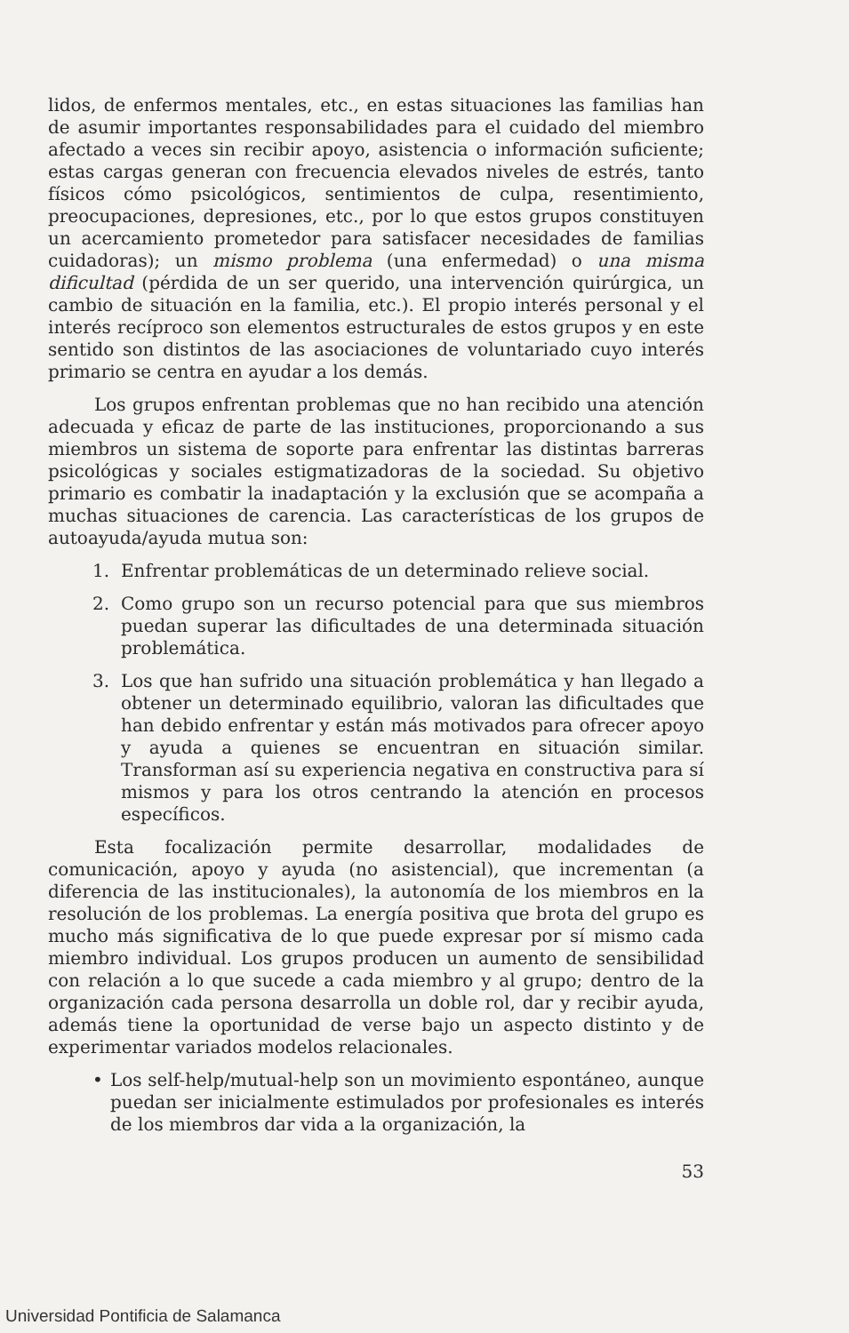lidos, de enfermos mentales, etc., en estas situaciones las familias han de asumir importantes responsabilidades para el cuidado del miembro afectado a veces sin recibir apoyo, asistencia o información suficiente; estas cargas generan con frecuencia elevados niveles de estrés, tanto físicos cómo psicológicos, sentimientos de culpa, resentimiento, preocupaciones, depresiones, etc., por lo que estos grupos constituyen un acercamiento prometedor para satisfacer necesidades de familias cuidadoras); un mismo problema (una enfermedad) o una misma dificultad (pérdida de un ser querido, una intervención quirúrgica, un cambio de situación en la familia, etc.). El propio interés personal y el interés recíproco son elementos estructurales de estos grupos y en este sentido son distintos de las asociaciones de voluntariado cuyo interés primario se centra en ayudar a los demás.
Los grupos enfrentan problemas que no han recibido una atención adecuada y eficaz de parte de las instituciones, proporcionando a sus miembros un sistema de soporte para enfrentar las distintas barreras psicológicas y sociales estigmatizadoras de la sociedad. Su objetivo primario es combatir la inadaptación y la exclusión que se acompaña a muchas situaciones de carencia. Las características de los grupos de autoayuda/ayuda mutua son:
1. Enfrentar problemáticas de un determinado relieve social.
2. Como grupo son un recurso potencial para que sus miembros puedan superar las dificultades de una determinada situación problemática.
3. Los que han sufrido una situación problemática y han llegado a obtener un determinado equilibrio, valoran las dificultades que han debido enfrentar y están más motivados para ofrecer apoyo y ayuda a quienes se encuentran en situación similar. Transforman así su experiencia negativa en constructiva para sí mismos y para los otros centrando la atención en procesos específicos.
Esta focalización permite desarrollar, modalidades de comunicación, apoyo y ayuda (no asistencial), que incrementan (a diferencia de las institucionales), la autonomía de los miembros en la resolución de los problemas. La energía positiva que brota del grupo es mucho más significativa de lo que puede expresar por sí mismo cada miembro individual. Los grupos producen un aumento de sensibilidad con relación a lo que sucede a cada miembro y al grupo; dentro de la organización cada persona desarrolla un doble rol, dar y recibir ayuda, además tiene la oportunidad de verse bajo un aspecto distinto y de experimentar variados modelos relacionales.
• Los self-help/mutual-help son un movimiento espontáneo, aunque puedan ser inicialmente estimulados por profesionales es interés de los miembros dar vida a la organización, la
53
Universidad Pontificia de Salamanca